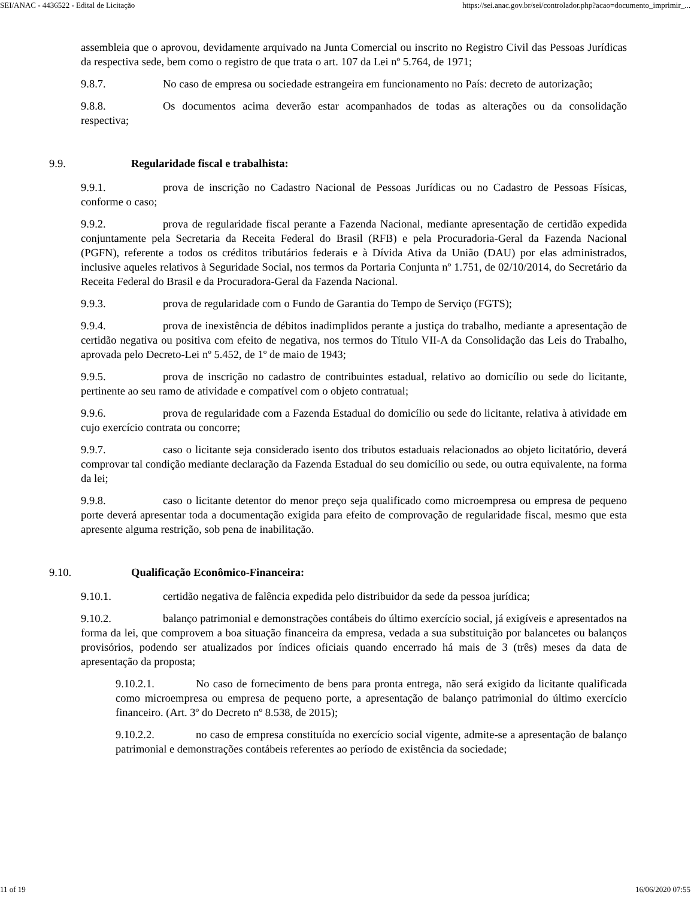SEI/ANAC - 4436522 - Edital de Licitação https://sei.anac.gov.br/sei/controlador.php?acao=documento_imprimir_...
assembleia que o aprovou, devidamente arquivado na Junta Comercial ou inscrito no Registro Civil das Pessoas Jurídicas da respectiva sede, bem como o registro de que trata o art. 107 da Lei nº 5.764, de 1971;
9.8.7. No caso de empresa ou sociedade estrangeira em funcionamento no País: decreto de autorização;
9.8.8. Os documentos acima deverão estar acompanhados de todas as alterações ou da consolidação respectiva;
9.9. Regularidade fiscal e trabalhista:
9.9.1. prova de inscrição no Cadastro Nacional de Pessoas Jurídicas ou no Cadastro de Pessoas Físicas, conforme o caso;
9.9.2. prova de regularidade fiscal perante a Fazenda Nacional, mediante apresentação de certidão expedida conjuntamente pela Secretaria da Receita Federal do Brasil (RFB) e pela Procuradoria-Geral da Fazenda Nacional (PGFN), referente a todos os créditos tributários federais e à Dívida Ativa da União (DAU) por elas administrados, inclusive aqueles relativos à Seguridade Social, nos termos da Portaria Conjunta nº 1.751, de 02/10/2014, do Secretário da Receita Federal do Brasil e da Procuradora-Geral da Fazenda Nacional.
9.9.3. prova de regularidade com o Fundo de Garantia do Tempo de Serviço (FGTS);
9.9.4. prova de inexistência de débitos inadimplidos perante a justiça do trabalho, mediante a apresentação de certidão negativa ou positiva com efeito de negativa, nos termos do Título VII-A da Consolidação das Leis do Trabalho, aprovada pelo Decreto-Lei nº 5.452, de 1º de maio de 1943;
9.9.5. prova de inscrição no cadastro de contribuintes estadual, relativo ao domicílio ou sede do licitante, pertinente ao seu ramo de atividade e compatível com o objeto contratual;
9.9.6. prova de regularidade com a Fazenda Estadual do domicílio ou sede do licitante, relativa à atividade em cujo exercício contrata ou concorre;
9.9.7. caso o licitante seja considerado isento dos tributos estaduais relacionados ao objeto licitatório, deverá comprovar tal condição mediante declaração da Fazenda Estadual do seu domicílio ou sede, ou outra equivalente, na forma da lei;
9.9.8. caso o licitante detentor do menor preço seja qualificado como microempresa ou empresa de pequeno porte deverá apresentar toda a documentação exigida para efeito de comprovação de regularidade fiscal, mesmo que esta apresente alguma restrição, sob pena de inabilitação.
9.10. Qualificação Econômico-Financeira:
9.10.1. certidão negativa de falência expedida pelo distribuidor da sede da pessoa jurídica;
9.10.2. balanço patrimonial e demonstrações contábeis do último exercício social, já exigíveis e apresentados na forma da lei, que comprovem a boa situação financeira da empresa, vedada a sua substituição por balancetes ou balanços provisórios, podendo ser atualizados por índices oficiais quando encerrado há mais de 3 (três) meses da data de apresentação da proposta;
9.10.2.1. No caso de fornecimento de bens para pronta entrega, não será exigido da licitante qualificada como microempresa ou empresa de pequeno porte, a apresentação de balanço patrimonial do último exercício financeiro. (Art. 3º do Decreto nº 8.538, de 2015);
9.10.2.2. no caso de empresa constituída no exercício social vigente, admite-se a apresentação de balanço patrimonial e demonstrações contábeis referentes ao período de existência da sociedade;
11 of 19 16/06/2020 07:55